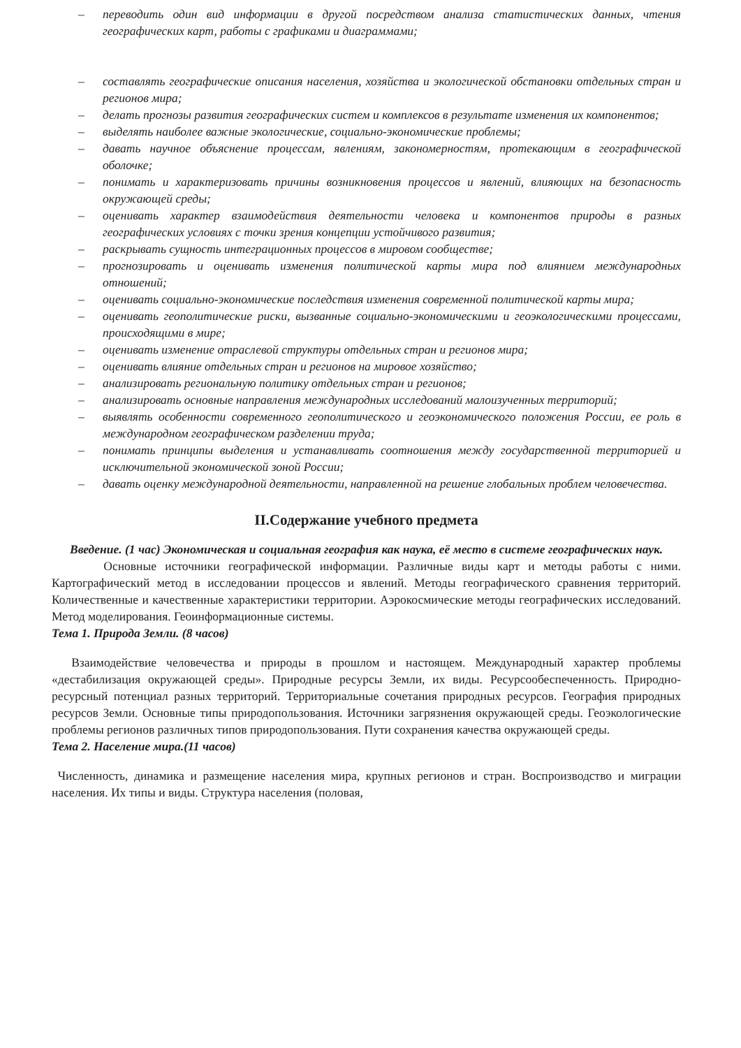– переводить один вид информации в другой посредством анализа статистических данных, чтения географических карт, работы с графиками и диаграммами;
– составлять географические описания населения, хозяйства и экологической обстановки отдельных стран и регионов мира;
– делать прогнозы развития географических систем и комплексов в результате изменения их компонентов;
– выделять наиболее важные экологические, социально-экономические проблемы;
– давать научное объяснение процессам, явлениям, закономерностям, протекающим в географической оболочке;
– понимать и характеризовать причины возникновения процессов и явлений, влияющих на безопасность окружающей среды;
– оценивать характер взаимодействия деятельности человека и компонентов природы в разных географических условиях с точки зрения концепции устойчивого развития;
– раскрывать сущность интеграционных процессов в мировом сообществе;
– прогнозировать и оценивать изменения политической карты мира под влиянием международных отношений;
– оценивать социально-экономические последствия изменения современной политической карты мира;
– оценивать геополитические риски, вызванные социально-экономическими и геоэкологическими процессами, происходящими в мире;
– оценивать изменение отраслевой структуры отдельных стран и регионов мира;
– оценивать влияние отдельных стран и регионов на мировое хозяйство;
– анализировать региональную политику отдельных стран и регионов;
– анализировать основные направления международных исследований малоизученных территорий;
– выявлять особенности современного геополитического и геоэкономического положения России, ее роль в международном географическом разделении труда;
– понимать принципы выделения и устанавливать соотношения между государственной территорией и исключительной экономической зоной России;
– давать оценку международной деятельности, направленной на решение глобальных проблем человечества.
II.Содержание учебного предмета
Введение. (1 час) Экономическая и социальная география как наука, её место в системе географических наук.
Основные источники географической информации. Различные виды карт и методы работы с ними. Картографический метод в исследовании процессов и явлений. Методы географического сравнения территорий. Количественные и качественные характеристики территории. Аэрокосмические методы географических исследований. Метод моделирования. Геоинформационные системы.
Тема 1. Природа Земли. (8 часов)
Взаимодействие человечества и природы в прошлом и настоящем. Международный характер проблемы «дестабилизация окружающей среды». Природные ресурсы Земли, их виды. Ресурсообеспеченность. Природно-ресурсный потенциал разных территорий. Территориальные сочетания природных ресурсов. География природных ресурсов Земли. Основные типы природопользования. Источники загрязнения окружающей среды. Геоэкологические проблемы регионов различных типов природопользования. Пути сохранения качества окружающей среды.
Тема 2. Население мира.(11 часов)
Численность, динамика и размещение населения мира, крупных регионов и стран. Воспроизводство и миграции населения. Их типы и виды. Структура населения (половая,